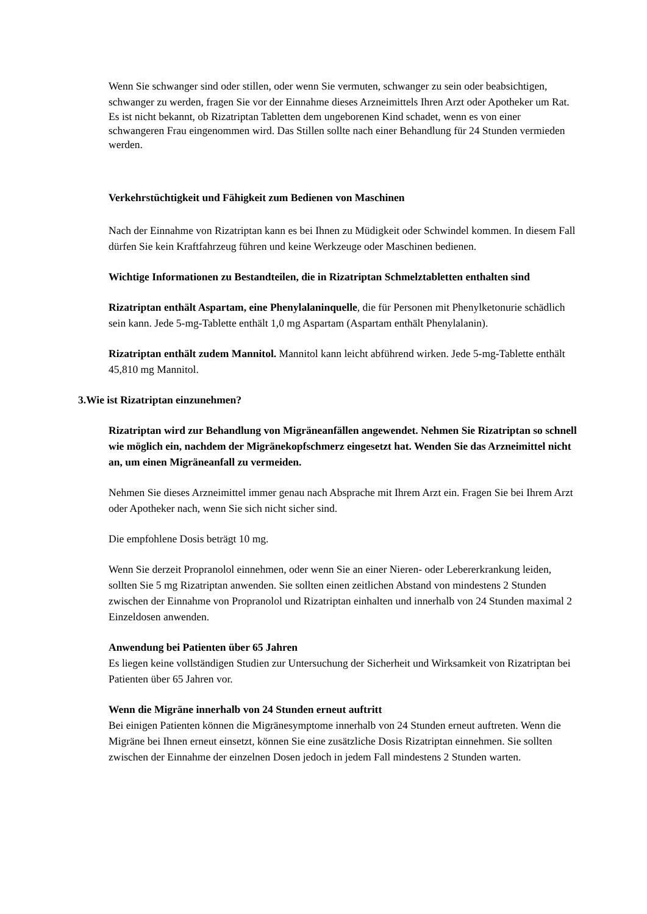Wenn Sie schwanger sind oder stillen, oder wenn Sie vermuten, schwanger zu sein oder beabsichtigen, schwanger zu werden, fragen Sie vor der Einnahme dieses Arzneimittels Ihren Arzt oder Apotheker um Rat.
Es ist nicht bekannt, ob Rizatriptan Tabletten dem ungeborenen Kind schadet, wenn es von einer schwangeren Frau eingenommen wird. Das Stillen sollte nach einer Behandlung für 24 Stunden vermieden werden.
Verkehrstüchtigkeit und Fähigkeit zum Bedienen von Maschinen
Nach der Einnahme von Rizatriptan kann es bei Ihnen zu Müdigkeit oder Schwindel kommen. In diesem Fall dürfen Sie kein Kraftfahrzeug führen und keine Werkzeuge oder Maschinen bedienen.
Wichtige Informationen zu Bestandteilen, die in Rizatriptan Schmelztabletten enthalten sind
Rizatriptan enthält Aspartam, eine Phenylalaninquelle, die für Personen mit Phenylketonurie schädlich sein kann. Jede 5-mg-Tablette enthält 1,0 mg Aspartam (Aspartam enthält Phenylalanin).
Rizatriptan enthält zudem Mannitol. Mannitol kann leicht abführend wirken. Jede 5-mg-Tablette enthält 45,810 mg Mannitol.
3. Wie ist Rizatriptan einzunehmen?
Rizatriptan wird zur Behandlung von Migräneanfällen angewendet. Nehmen Sie Rizatriptan so schnell wie möglich ein, nachdem der Migränekopfschmerz eingesetzt hat. Wenden Sie das Arzneimittel nicht an, um einen Migräneanfall zu vermeiden.
Nehmen Sie dieses Arzneimittel immer genau nach Absprache mit Ihrem Arzt ein. Fragen Sie bei Ihrem Arzt oder Apotheker nach, wenn Sie sich nicht sicher sind.
Die empfohlene Dosis beträgt 10 mg.
Wenn Sie derzeit Propranolol einnehmen, oder wenn Sie an einer Nieren- oder Lebererkrankung leiden, sollten Sie 5 mg Rizatriptan anwenden. Sie sollten einen zeitlichen Abstand von mindestens 2 Stunden zwischen der Einnahme von Propranolol und Rizatriptan einhalten und innerhalb von 24 Stunden maximal 2 Einzeldosen anwenden.
Anwendung bei Patienten über 65 Jahren
Es liegen keine vollständigen Studien zur Untersuchung der Sicherheit und Wirksamkeit von Rizatriptan bei Patienten über 65 Jahren vor.
Wenn die Migräne innerhalb von 24 Stunden erneut auftritt
Bei einigen Patienten können die Migränesymptome innerhalb von 24 Stunden erneut auftreten. Wenn die Migräne bei Ihnen erneut einsetzt, können Sie eine zusätzliche Dosis Rizatriptan einnehmen. Sie sollten zwischen der Einnahme der einzelnen Dosen jedoch in jedem Fall mindestens 2 Stunden warten.